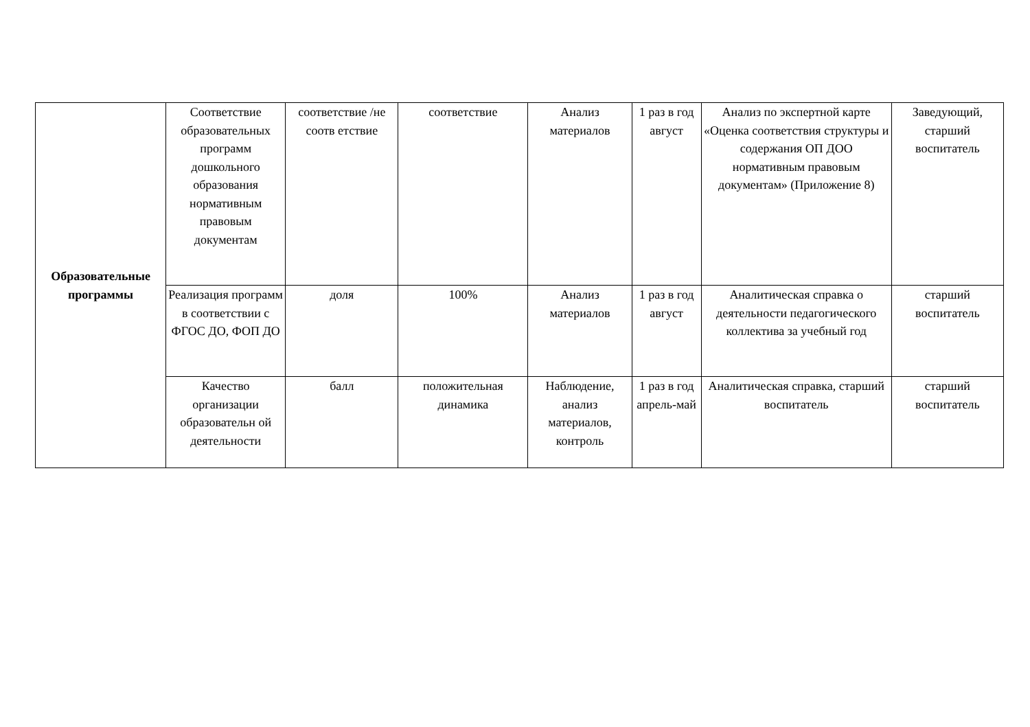| Образовательные программы | Соответствие образовательных программ дошкольного образования нормативным правовым документам | соответствие /не соотв етствие | соответствие | Анализ материалов | 1 раз в год август | Анализ по экспертной карте «Оценка соответствия структуры и содержания ОП ДОО нормативным правовым документам» (Приложение 8) | Заведующий, старший воспитатель |
| | Реализация программ в соответствии с ФГОС ДО, ФОП ДО | доля | 100% | Анализ материалов | 1 раз в год август | Аналитическая справка о деятельности педагогического коллектива за учебный год | старший воспитатель |
| | Качество организации образовательн ой деятельности | балл | положительная динамика | Наблюдение, анализ материалов, контроль | 1 раз в год апрель-май | Аналитическая справка, старший воспитатель | старший воспитатель |